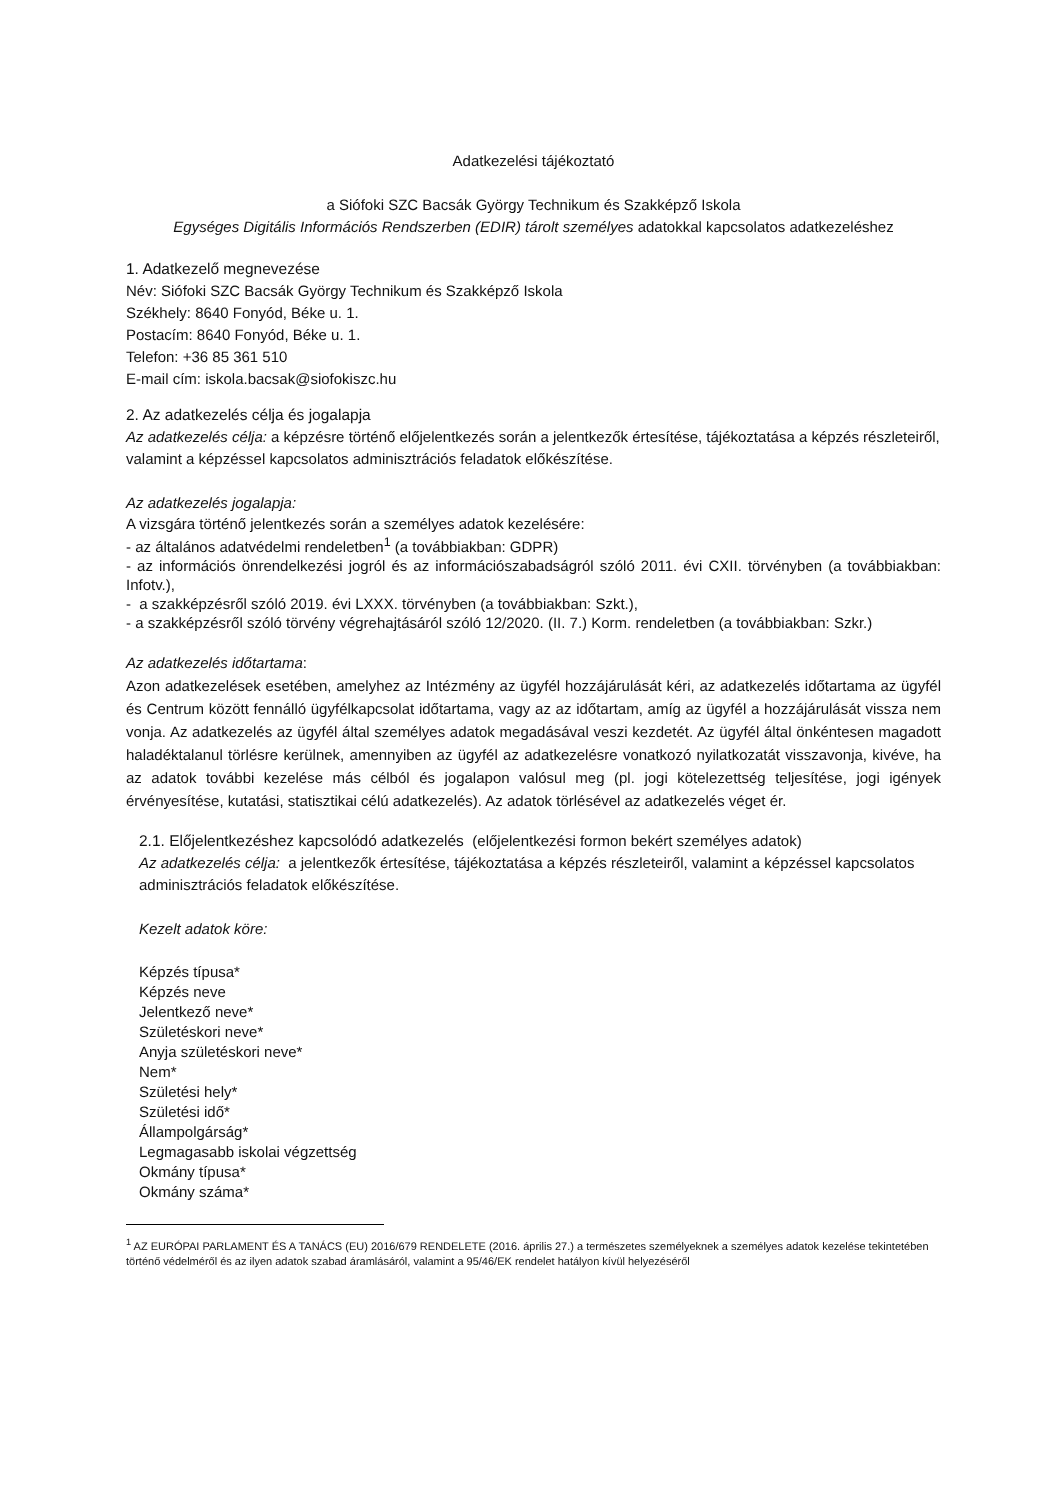Adatkezelési tájékoztató
a Siófoki SZC Bacsák György Technikum és Szakképző Iskola
Egységes Digitális Információs Rendszerben (EDIR) tárolt személyes adatokkal kapcsolatos adatkezeléshez
1. Adatkezelő megnevezése
Név: Siófoki SZC Bacsák György Technikum és Szakképző Iskola
Székhely: 8640 Fonyód, Béke u. 1.
Postacím: 8640 Fonyód, Béke u. 1.
Telefon: +36 85 361 510
E-mail cím: iskola.bacsak@siofokiszc.hu
2. Az adatkezelés célja és jogalapja
Az adatkezelés célja: a képzésre történő előjelentkezés során a jelentkezők értesítése, tájékoztatása a képzés részleteiről, valamint a képzéssel kapcsolatos adminisztrációs feladatok előkészítése.
Az adatkezelés jogalapja:
A vizsgára történő jelentkezés során a személyes adatok kezelésére:
- az általános adatvédelmi rendeletben<sup>1</sup> (a továbbiakban: GDPR)
- az információs önrendelkezési jogról és az információszabadságról szóló 2011. évi CXII. törvényben (a továbbiakban: Infotv.),
- a szakképzésről szóló 2019. évi LXXX. törvényben (a továbbiakban: Szkt.),
- a szakképzésről szóló törvény végrehajtásáról szóló 12/2020. (II. 7.) Korm. rendeletben (a továbbiakban: Szkr.)
Az adatkezelés időtartama:
Azon adatkezelések esetében, amelyhez az Intézmény az ügyfél hozzájárulását kéri, az adatkezelés időtartama az ügyfél és Centrum között fennálló ügyfélkapcsolat időtartama, vagy az az időtartam, amíg az ügyfél a hozzájárulását vissza nem vonja. Az adatkezelés az ügyfél által személyes adatok megadásával veszi kezdetét. Az ügyfél által önkéntesen magadott haladéktalanul törlésre kerülnek, amennyiben az ügyfél az adatkezelésre vonatkozó nyilatkozatát visszavonja, kivéve, ha az adatok további kezelése más célból és jogalapon valósul meg (pl. jogi kötelezettség teljesítése, jogi igények érvényesítése, kutatási, statisztikai célú adatkezelés). Az adatok törlésével az adatkezelés véget ér.
2.1. Előjelentkezéshez kapcsolódó adatkezelés (előjelentkezési formon bekért személyes adatok)
Az adatkezelés célja: a jelentkezők értesítése, tájékoztatása a képzés részleteiről, valamint a képzéssel kapcsolatos adminisztrációs feladatok előkészítése.
Kezelt adatok köre:
Képzés típusa*
Képzés neve
Jelentkező neve*
Születéskori neve*
Anyja születéskori neve*
Nem*
Születési hely*
Születési idő*
Állampolgárság*
Legmagasabb iskolai végzettség
Okmány típusa*
Okmány száma*
<sup>1</sup> AZ EURÓPAI PARLAMENT ÉS A TANÁCS (EU) 2016/679 RENDELETE (2016. április 27.) a természetes személyeknek a személyes adatok kezelése tekintetében történő védelméről és az ilyen adatok szabad áramlásáról, valamint a 95/46/EK rendelet hatályon kívül helyezéséről